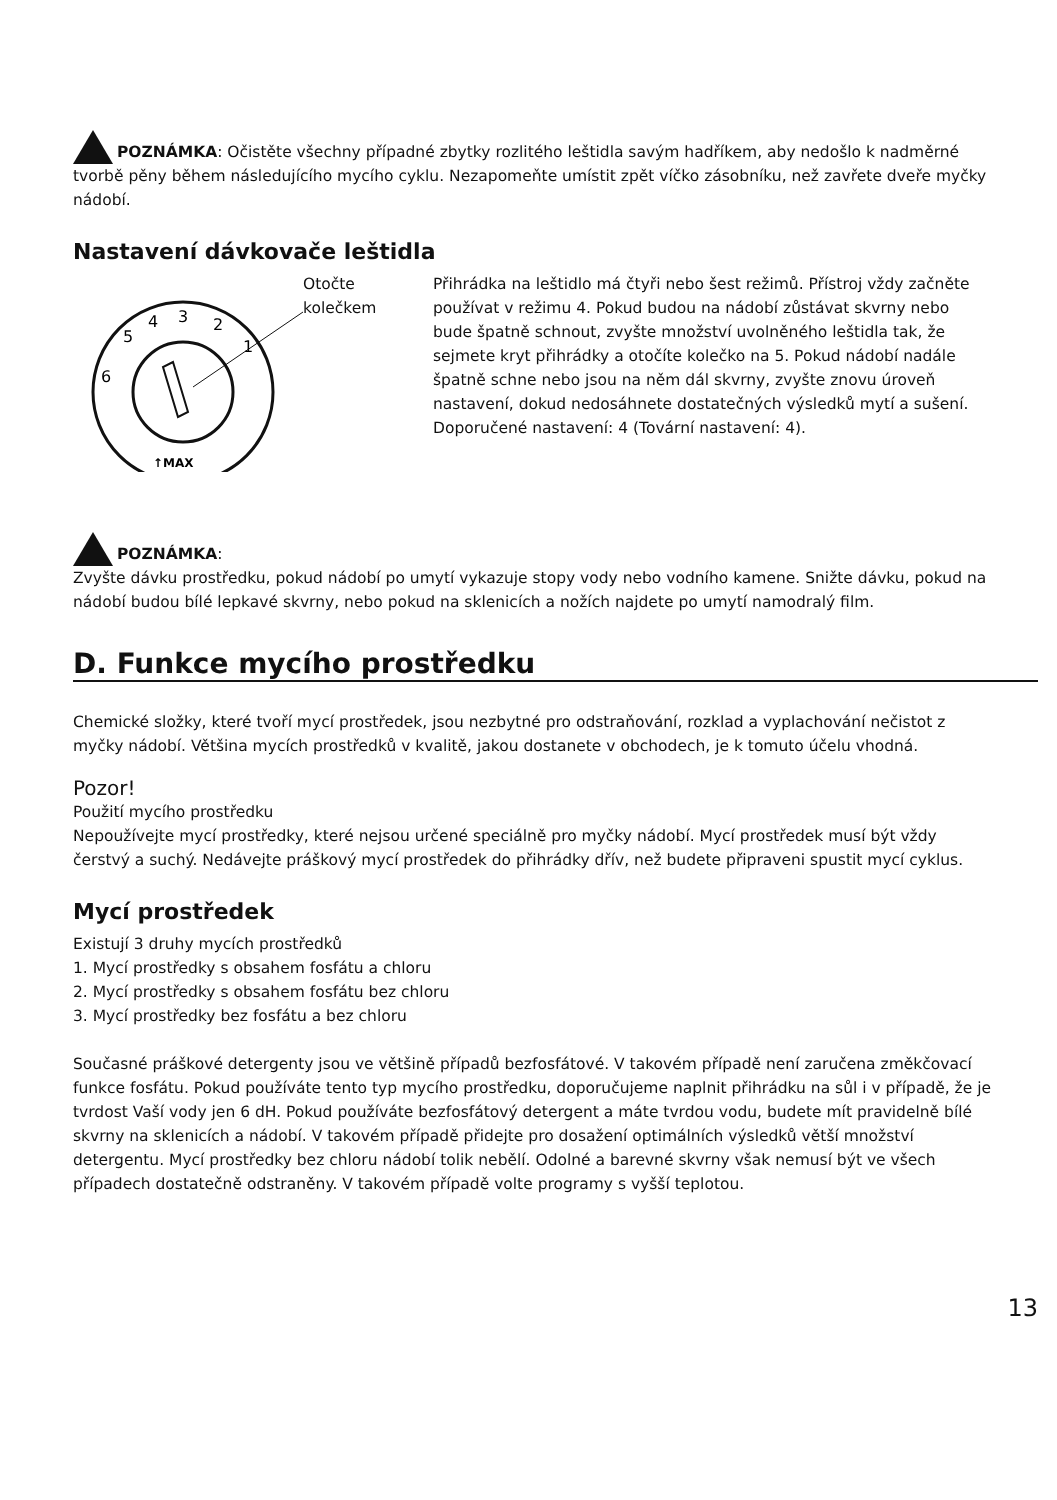POZNÁMKA: Očistěte všechny případné zbytky rozlitého leštidla savým hadříkem, aby nedošlo k nadměrné tvorbě pěny během následujícího mycího cyklu. Nezapomeňte umístit zpět víčko zásobníku, než zavřete dveře myčky nádobí.
Nastavení dávkovače leštidla
5
4
3
2
1
6
↑MAX
Otočte
kolečkem
Přihrádka na leštidlo má čtyři nebo šest režimů. Přístroj vždy začněte používat v režimu 4. Pokud budou na nádobí zůstávat skvrny nebo bude špatně schnout, zvyšte množství uvolněného leštidla tak, že sejmete kryt přihrádky a otočíte kolečko na 5. Pokud nádobí nadále špatně schne nebo jsou na něm dál skvrny, zvyšte znovu úroveň nastavení, dokud nedosáhnete dostatečných výsledků mytí a sušení. Doporučené nastavení: 4 (Tovární nastavení: 4).
POZNÁMKA:
Zvyšte dávku prostředku, pokud nádobí po umytí vykazuje stopy vody nebo vodního kamene. Snižte dávku, pokud na nádobí budou bílé lepkavé skvrny, nebo pokud na sklenicích a nožích najdete po umytí namodralý film.
D. Funkce mycího prostředku
Chemické složky, které tvoří mycí prostředek, jsou nezbytné pro odstraňování, rozklad a vyplachování nečistot z myčky nádobí. Většina mycích prostředků v kvalitě, jakou dostanete v obchodech, je k tomuto účelu vhodná.
Pozor!
Použití mycího prostředku
Nepoužívejte mycí prostředky, které nejsou určené speciálně pro myčky nádobí. Mycí prostředek musí být vždy čerstvý a suchý. Nedávejte práškový mycí prostředek do přihrádky dřív, než budete připraveni spustit mycí cyklus.
Mycí prostředek
Existují 3 druhy mycích prostředků
1. Mycí prostředky s obsahem fosfátu a chloru
2. Mycí prostředky s obsahem fosfátu bez chloru
3. Mycí prostředky bez fosfátu a bez chloru
Současné práškové detergenty jsou ve většině případů bezfosfátové. V takovém případě není zaručena změkčovací funkce fosfátu. Pokud používáte tento typ mycího prostředku, doporučujeme naplnit přihrádku na sůl i v případě, že je tvrdost Vaší vody jen 6 dH. Pokud používáte bezfosfátový detergent a máte tvrdou vodu, budete mít pravidelně bílé skvrny na sklenicích a nádobí. V takovém případě přidejte pro dosažení optimálních výsledků větší množství detergentu. Mycí prostředky bez chloru nádobí tolik nebělí. Odolné a barevné skvrny však nemusí být ve všech případech dostatečně odstraněny. V takovém případě volte programy s vyšší teplotou.
13